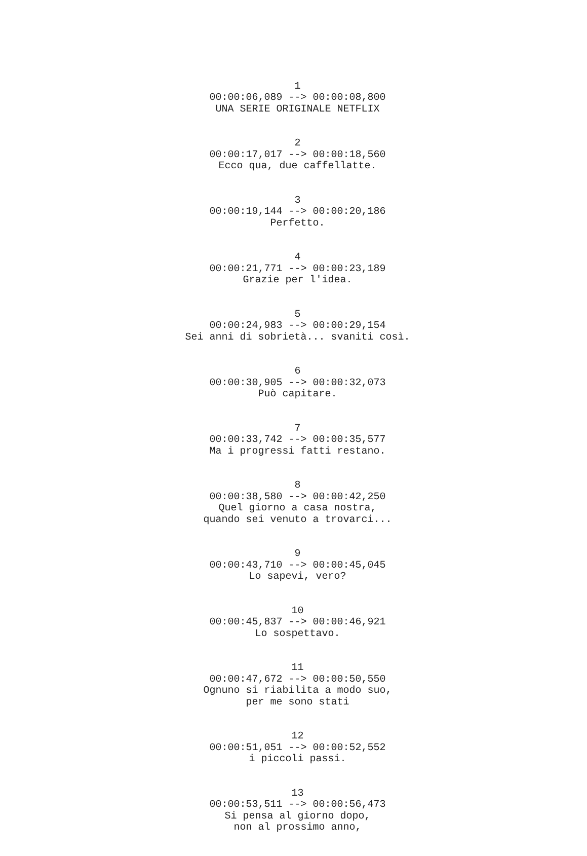1 00:00:06,089 --> 00:00:08,800 UNA SERIE ORIGINALE NETFLIX
2 00:00:17,017 --> 00:00:18,560 Ecco qua, due caffellatte.
3 00:00:19,144 --> 00:00:20,186 Perfetto.
4 00:00:21,771 --> 00:00:23,189 Grazie per l'idea.
5 00:00:24,983 --> 00:00:29,154 Sei anni di sobrietà... svaniti così.
6 00:00:30,905 --> 00:00:32,073 Può capitare.
7 00:00:33,742 --> 00:00:35,577 Ma i progressi fatti restano.
8 00:00:38,580 --> 00:00:42,250 Quel giorno a casa nostra, quando sei venuto a trovarci...
9 00:00:43,710 --> 00:00:45,045 Lo sapevi, vero?
10 00:00:45,837 --> 00:00:46,921 Lo sospettavo.
11 00:00:47,672 --> 00:00:50,550 Ognuno si riabilita a modo suo, per me sono stati
12 00:00:51,051 --> 00:00:52,552 i piccoli passi.
13 00:00:53,511 --> 00:00:56,473 Si pensa al giorno dopo, non al prossimo anno,